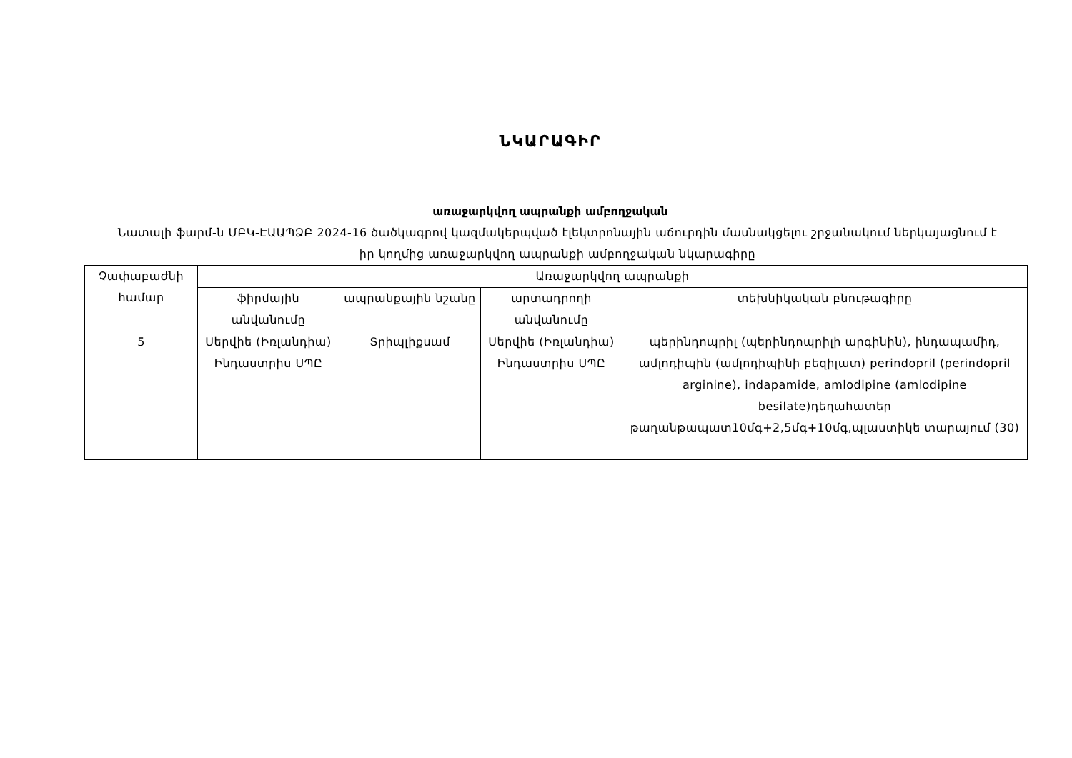ՆԿԱՐԱԳԻՐ
առաջարկվող ապրանքի ամբողջական
Նատալի ֆարմ-ն ՄԲԿ-ԷԱԱՊՁԲ 2024-16 ծածկագրով կազմակերպված էլեկտրոնային աճուրդին մասնակցելու շրջանակում ներկայացնում է իր կողմից առաջարկվող ապրանքի ամբողջական նկարագիրը
| Չափաբաժնի համար | Առաջարկվող ապրանքի | | | |
| --- | --- | --- | --- | --- |
| | ֆիրմային անվանումը | ապրանքային նշանը | արտադրողի անվանումը | տեխնիկական բնութագիրը |
| 5 | Սերվիե (Իռլանդիա) Ինդաստրիս ՍՊԸ | Տրիպլիքսամ | Սերվիե (Իռլանդիա) Ինդաստրիս ՍՊԸ | պերինդոպրիլ (պերինդոպրիլի արգինին), ինդապամիդ, ամլոդիպին (ամլոդիպինի բեզիլատ) perindopril (perindopril arginine), indapamide, amlodipine (amlodipine besilate)դեղահատեր թաղանթապատ10մգ+2,5մգ+10մգ,պլաստիկե տարայում (30) |